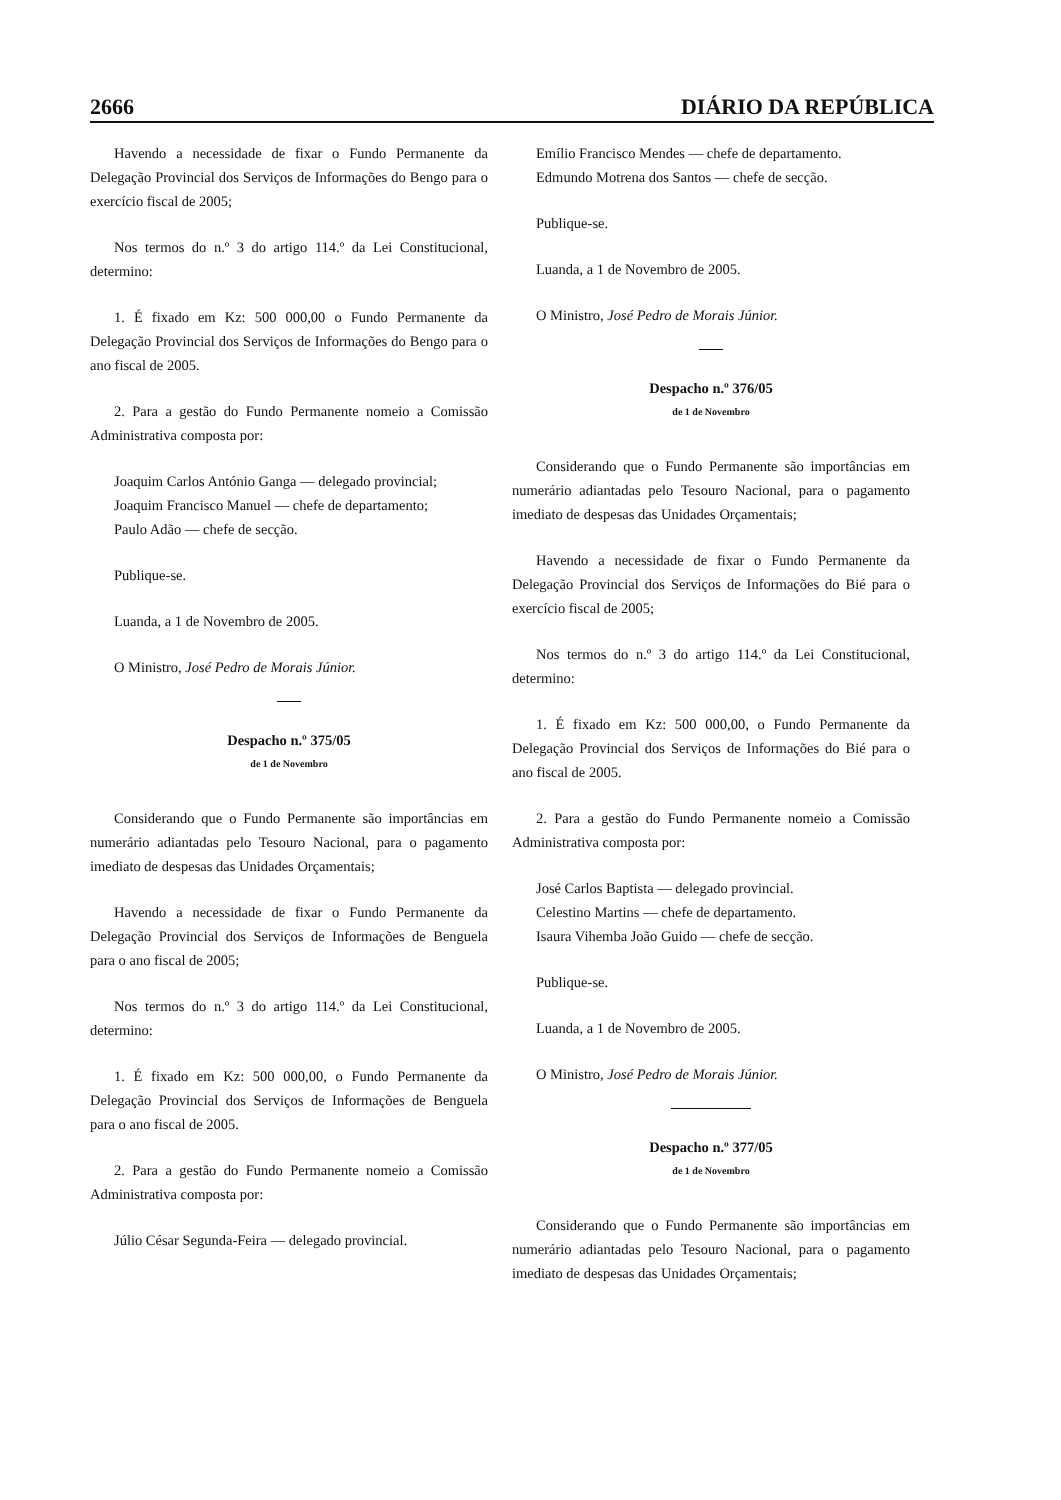2666 DIÁRIO DA REPÚBLICA
Havendo a necessidade de fixar o Fundo Permanente da Delegação Provincial dos Serviços de Informações do Bengo para o exercício fiscal de 2005;
Nos termos do n.º 3 do artigo 114.º da Lei Constitucional, determino:
1. É fixado em Kz: 500 000,00 o Fundo Permanente da Delegação Provincial dos Serviços de Informações do Bengo para o ano fiscal de 2005.
2. Para a gestão do Fundo Permanente nomeio a Comissão Administrativa composta por:
Joaquim Carlos António Ganga — delegado provincial;
Joaquim Francisco Manuel — chefe de departamento;
Paulo Adão — chefe de secção.
Publique-se.
Luanda, a 1 de Novembro de 2005.
O Ministro, José Pedro de Morais Júnior.
Despacho n.º 375/05
de 1 de Novembro
Considerando que o Fundo Permanente são importâncias em numerário adiantadas pelo Tesouro Nacional, para o pagamento imediato de despesas das Unidades Orçamentais;
Havendo a necessidade de fixar o Fundo Permanente da Delegação Provincial dos Serviços de Informações de Benguela para o ano fiscal de 2005;
Nos termos do n.º 3 do artigo 114.º da Lei Constitucional, determino:
1. É fixado em Kz: 500 000,00, o Fundo Permanente da Delegação Provincial dos Serviços de Informações de Benguela para o ano fiscal de 2005.
2. Para a gestão do Fundo Permanente nomeio a Comissão Administrativa composta por:
Júlio César Segunda-Feira — delegado provincial.
Emílio Francisco Mendes — chefe de departamento.
Edmundo Motrena dos Santos — chefe de secção.
Publique-se.
Luanda, a 1 de Novembro de 2005.
O Ministro, José Pedro de Morais Júnior.
Despacho n.º 376/05
de 1 de Novembro
Considerando que o Fundo Permanente são importâncias em numerário adiantadas pelo Tesouro Nacional, para o pagamento imediato de despesas das Unidades Orçamentais;
Havendo a necessidade de fixar o Fundo Permanente da Delegação Provincial dos Serviços de Informações do Bié para o exercício fiscal de 2005;
Nos termos do n.º 3 do artigo 114.º da Lei Constitucional, determino:
1. É fixado em Kz: 500 000,00, o Fundo Permanente da Delegação Provincial dos Serviços de Informações do Bié para o ano fiscal de 2005.
2. Para a gestão do Fundo Permanente nomeio a Comissão Administrativa composta por:
José Carlos Baptista — delegado provincial.
Celestino Martins — chefe de departamento.
Isaura Vihemba João Guido — chefe de secção.
Publique-se.
Luanda, a 1 de Novembro de 2005.
O Ministro, José Pedro de Morais Júnior.
Despacho n.º 377/05
de 1 de Novembro
Considerando que o Fundo Permanente são importâncias em numerário adiantadas pelo Tesouro Nacional, para o pagamento imediato de despesas das Unidades Orçamentais;